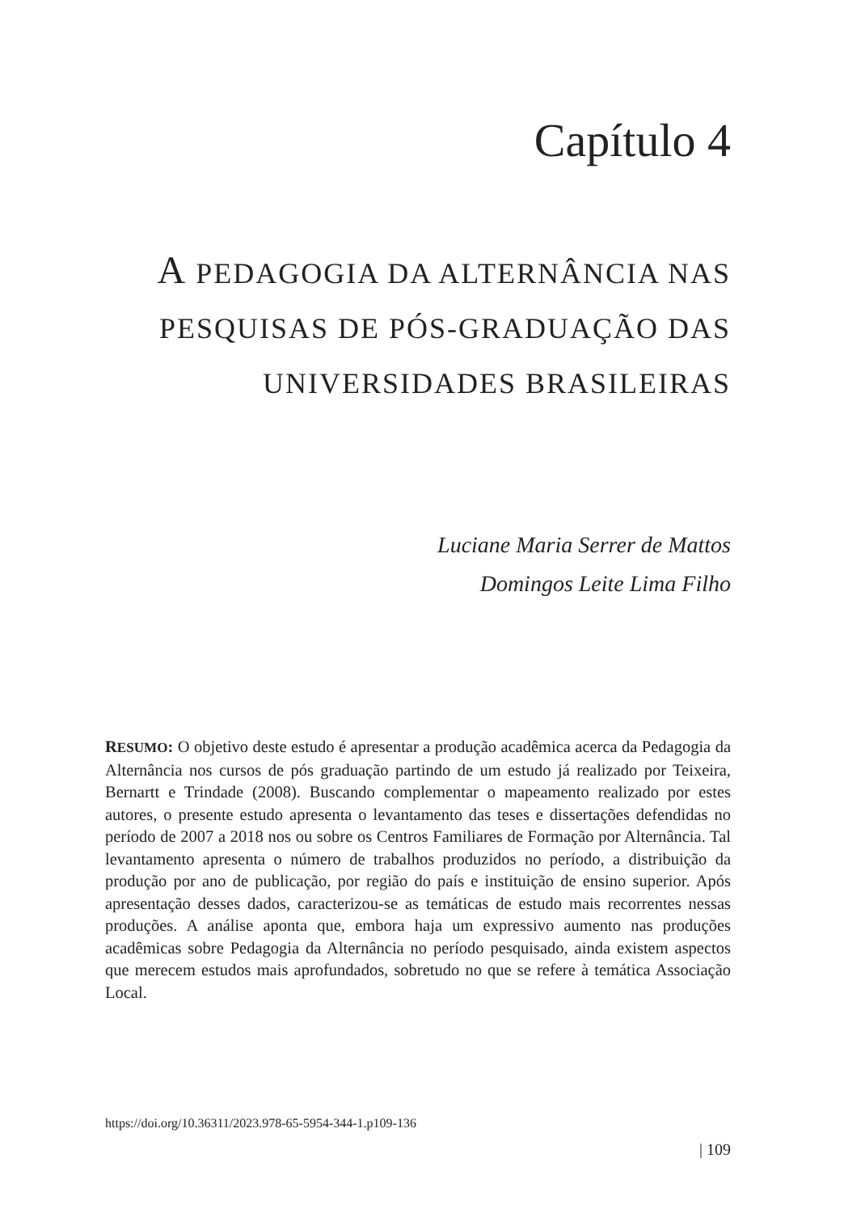Capítulo 4
A PEDAGOGIA DA ALTERNÂNCIA NAS PESQUISAS DE PÓS-GRADUAÇÃO DAS UNIVERSIDADES BRASILEIRAS
Luciane Maria Serrer de Mattos
Domingos Leite Lima Filho
RESUMO: O objetivo deste estudo é apresentar a produção acadêmica acerca da Pedagogia da Alternância nos cursos de pós graduação partindo de um estudo já realizado por Teixeira, Bernartt e Trindade (2008). Buscando complementar o mapeamento realizado por estes autores, o presente estudo apresenta o levantamento das teses e dissertações defendidas no período de 2007 a 2018 nos ou sobre os Centros Familiares de Formação por Alternância. Tal levantamento apresenta o número de trabalhos produzidos no período, a distribuição da produção por ano de publicação, por região do país e instituição de ensino superior. Após apresentação desses dados, caracterizou-se as temáticas de estudo mais recorrentes nessas produções. A análise aponta que, embora haja um expressivo aumento nas produções acadêmicas sobre Pedagogia da Alternância no período pesquisado, ainda existem aspectos que merecem estudos mais aprofundados, sobretudo no que se refere à temática Associação Local.
https://doi.org/10.36311/2023.978-65-5954-344-1.p109-136
| 109